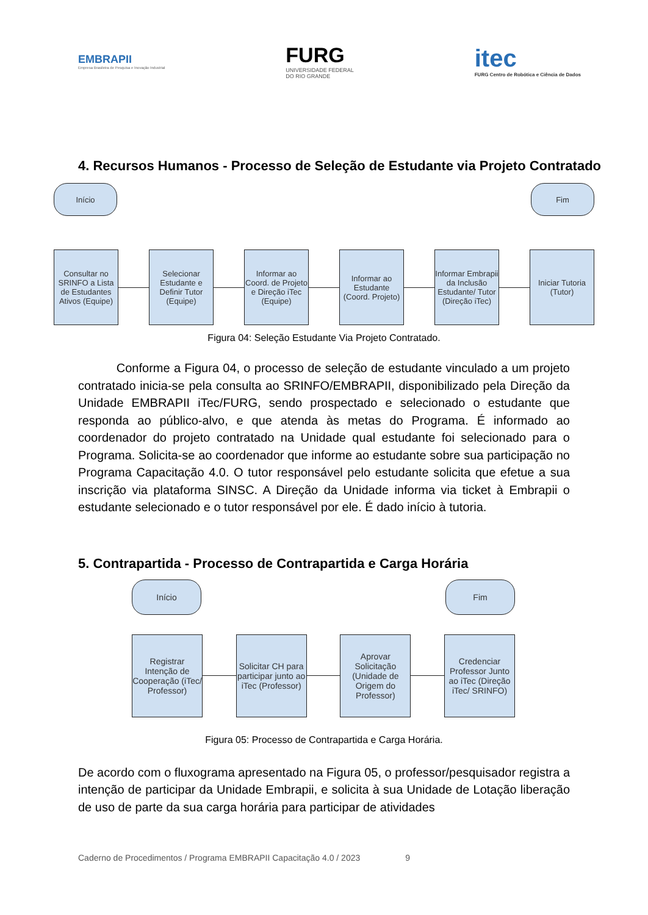EMBRAPII
Empresa Brasileira de Pesquisa e Inovação Industrial
FURG
UNIVERSIDADE FEDERAL
DO RIO GRANDE
itec
FURG Centro de Robótica e Ciência de Dados
4. Recursos Humanos - Processo de Seleção de Estudante via Projeto Contratado
Início Fim
Consultar no SRINFO a Lista de Estudantes Ativos (Equipe)
Selecionar Estudante e Definir Tutor (Equipe)
Informar ao Coord. de Projeto e Direção iTec (Equipe)
Informar ao Estudante (Coord. Projeto)
Informar Embrapii da Inclusão Estudante/ Tutor (Direção iTec)
Iniciar Tutoria (Tutor)
Figura 04: Seleção Estudante Via Projeto Contratado.
Conforme a Figura 04, o processo de seleção de estudante vinculado a um projeto contratado inicia-se pela consulta ao SRINFO/EMBRAPII, disponibilizado pela Direção da Unidade EMBRAPII iTec/FURG, sendo prospectado e selecionado o estudante que responda ao público-alvo, e que atenda às metas do Programa. É informado ao coordenador do projeto contratado na Unidade qual estudante foi selecionado para o Programa. Solicita-se ao coordenador que informe ao estudante sobre sua participação no Programa Capacitação 4.0. O tutor responsável pelo estudante solicita que efetue a sua inscrição via plataforma SINSC. A Direção da Unidade informa via ticket à Embrapii o estudante selecionado e o tutor responsável por ele. É dado início à tutoria.
5. Contrapartida - Processo de Contrapartida e Carga Horária
Início Fim
Registrar Intenção de Cooperação (iTec/ Professor)
Solicitar CH para participar junto ao iTec (Professor)
Aprovar Solicitação (Unidade de Origem do Professor)
Credenciar Professor Junto ao iTec (Direção iTec/ SRINFO)
Figura 05: Processo de Contrapartida e Carga Horária.
De acordo com o fluxograma apresentado na Figura 05, o professor/pesquisador registra a intenção de participar da Unidade Embrapii, e solicita à sua Unidade de Lotação liberação de uso de parte da sua carga horária para participar de atividades
Caderno de Procedimentos / Programa EMBRAPII Capacitação 4.0 / 2023 9